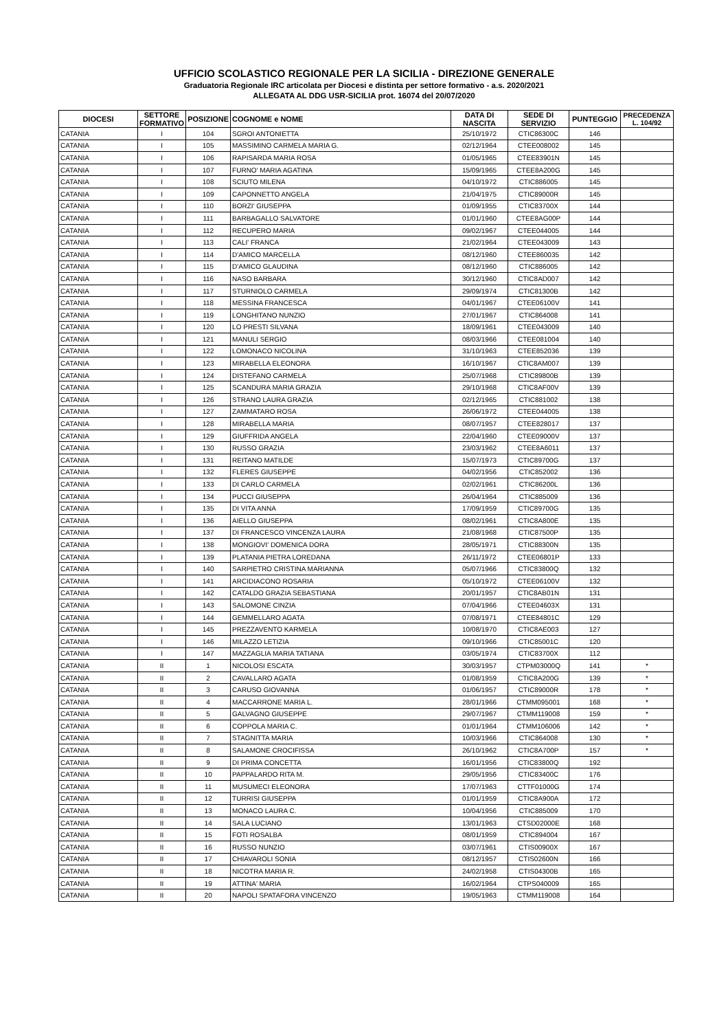UFFICIO SCOLASTICO REGIONALE PER LA SICILIA - DIREZIONE GENERALE
Graduatoria Regionale IRC articolata per Diocesi e distinta per settore formativo - a.s. 2020/2021
ALLEGATA AL DDG USR-SICILIA prot. 16074 del 20/07/2020
| DIOCESI | SETTORE FORMATIVO | POSIZIONE | COGNOME e NOME | DATA DI NASCITA | SEDE DI SERVIZIO | PUNTEGGIO | PRECEDENZA L. 104/92 |
| --- | --- | --- | --- | --- | --- | --- | --- |
| CATANIA | I | 104 | SGROI ANTONIETTA | 25/10/1972 | CTIC86300C | 146 | |
| CATANIA | I | 105 | MASSIMINO CARMELA MARIA G. | 02/12/1964 | CTEE008002 | 145 | |
| CATANIA | I | 106 | RAPISARDA MARIA ROSA | 01/05/1965 | CTEE83901N | 145 | |
| CATANIA | I | 107 | FURNO' MARIA AGATINA | 15/09/1965 | CTEE8A200G | 145 | |
| CATANIA | I | 108 | SCIUTO MILENA | 04/10/1972 | CTIC886005 | 145 | |
| CATANIA | I | 109 | CAPONNETTO ANGELA | 21/04/1975 | CTIC89000R | 145 | |
| CATANIA | I | 110 | BORZI' GIUSEPPA | 01/09/1955 | CTIC83700X | 144 | |
| CATANIA | I | 111 | BARBAGALLO SALVATORE | 01/01/1960 | CTEE8AG00P | 144 | |
| CATANIA | I | 112 | RECUPERO MARIA | 09/02/1967 | CTEE044005 | 144 | |
| CATANIA | I | 113 | CALI' FRANCA | 21/02/1964 | CTEE043009 | 143 | |
| CATANIA | I | 114 | D'AMICO MARCELLA | 08/12/1960 | CTEE860035 | 142 | |
| CATANIA | I | 115 | D'AMICO GLAUDINA | 08/12/1960 | CTIC886005 | 142 | |
| CATANIA | I | 116 | NASO BARBARA | 30/12/1960 | CTIC8AD007 | 142 | |
| CATANIA | I | 117 | STURNIOLO CARMELA | 29/09/1974 | CTIC81300B | 142 | |
| CATANIA | I | 118 | MESSINA FRANCESCA | 04/01/1967 | CTEE06100V | 141 | |
| CATANIA | I | 119 | LONGHITANO NUNZIO | 27/01/1967 | CTIC864008 | 141 | |
| CATANIA | I | 120 | LO PRESTI SILVANA | 18/09/1961 | CTEE043009 | 140 | |
| CATANIA | I | 121 | MANULI SERGIO | 08/03/1966 | CTEE081004 | 140 | |
| CATANIA | I | 122 | LOMONACO NICOLINA | 31/10/1963 | CTEE852036 | 139 | |
| CATANIA | I | 123 | MIRABELLA ELEONORA | 16/10/1967 | CTIC8AM007 | 139 | |
| CATANIA | I | 124 | DISTEFANO CARMELA | 25/07/1968 | CTIC89800B | 139 | |
| CATANIA | I | 125 | SCANDURA MARIA GRAZIA | 29/10/1968 | CTIC8AF00V | 139 | |
| CATANIA | I | 126 | STRANO LAURA GRAZIA | 02/12/1965 | CTIC881002 | 138 | |
| CATANIA | I | 127 | ZAMMATARO ROSA | 26/06/1972 | CTEE044005 | 138 | |
| CATANIA | I | 128 | MIRABELLA MARIA | 08/07/1957 | CTEE828017 | 137 | |
| CATANIA | I | 129 | GIUFFRIDA ANGELA | 22/04/1960 | CTEE09000V | 137 | |
| CATANIA | I | 130 | RUSSO GRAZIA | 23/03/1962 | CTEE8A6011 | 137 | |
| CATANIA | I | 131 | REITANO MATILDE | 15/07/1973 | CTIC89700G | 137 | |
| CATANIA | I | 132 | FLERES GIUSEPPE | 04/02/1956 | CTIC852002 | 136 | |
| CATANIA | I | 133 | DI CARLO CARMELA | 02/02/1961 | CTIC86200L | 136 | |
| CATANIA | I | 134 | PUCCI GIUSEPPA | 26/04/1964 | CTIC885009 | 136 | |
| CATANIA | I | 135 | DI VITA ANNA | 17/09/1959 | CTIC89700G | 135 | |
| CATANIA | I | 136 | AIELLO GIUSEPPA | 08/02/1961 | CTIC8A800E | 135 | |
| CATANIA | I | 137 | DI FRANCESCO VINCENZA LAURA | 21/08/1968 | CTIC87500P | 135 | |
| CATANIA | I | 138 | MONGIOVI' DOMENICA DORA | 28/05/1971 | CTIC88300N | 135 | |
| CATANIA | I | 139 | PLATANIA PIETRA LOREDANA | 26/11/1972 | CTEE06801P | 133 | |
| CATANIA | I | 140 | SARPIETRO CRISTINA MARIANNA | 05/07/1966 | CTIC83800Q | 132 | |
| CATANIA | I | 141 | ARCIDIACONO ROSARIA | 05/10/1972 | CTEE06100V | 132 | |
| CATANIA | I | 142 | CATALDO GRAZIA SEBASTIANA | 20/01/1957 | CTIC8AB01N | 131 | |
| CATANIA | I | 143 | SALOMONE CINZIA | 07/04/1966 | CTEE04603X | 131 | |
| CATANIA | I | 144 | GEMMELLARO AGATA | 07/08/1971 | CTEE84801C | 129 | |
| CATANIA | I | 145 | PREZZAVENTO KARMELA | 10/08/1970 | CTIC8AE003 | 127 | |
| CATANIA | I | 146 | MILAZZO LETIZIA | 09/10/1966 | CTIC85001C | 120 | |
| CATANIA | I | 147 | MAZZAGLIA MARIA TATIANA | 03/05/1974 | CTIC83700X | 112 | |
| CATANIA | II | 1 | NICOLOSI ESCATA | 30/03/1957 | CTPM03000Q | 141 | * |
| CATANIA | II | 2 | CAVALLARO AGATA | 01/08/1959 | CTIC8A200G | 139 | * |
| CATANIA | II | 3 | CARUSO GIOVANNA | 01/06/1957 | CTIC89000R | 178 | * |
| CATANIA | II | 4 | MACCARRONE MARIA L. | 28/01/1966 | CTMM095001 | 168 | * |
| CATANIA | II | 5 | GALVAGNO GIUSEPPE | 29/07/1967 | CTMM119008 | 159 | * |
| CATANIA | II | 6 | COPPOLA MARIA C. | 01/01/1964 | CTMM106006 | 142 | * |
| CATANIA | II | 7 | STAGNITTA MARIA | 10/03/1966 | CTIC864008 | 130 | * |
| CATANIA | II | 8 | SALAMONE CROCIFISSA | 26/10/1962 | CTIC8A700P | 157 | * |
| CATANIA | II | 9 | DI PRIMA CONCETTA | 16/01/1956 | CTIC83800Q | 192 | |
| CATANIA | II | 10 | PAPPALARDO RITA M. | 29/05/1956 | CTIC83400C | 176 | |
| CATANIA | II | 11 | MUSUMECI ELEONORA | 17/07/1963 | CTTF01000G | 174 | |
| CATANIA | II | 12 | TURRISI GIUSEPPA | 01/01/1959 | CTIC8A900A | 172 | |
| CATANIA | II | 13 | MONACO LAURA C. | 10/04/1956 | CTIC885009 | 170 | |
| CATANIA | II | 14 | SALA LUCIANO | 13/01/1963 | CTSD02000E | 168 | |
| CATANIA | II | 15 | FOTI ROSALBA | 08/01/1959 | CTIC894004 | 167 | |
| CATANIA | II | 16 | RUSSO NUNZIO | 03/07/1961 | CTIS00900X | 167 | |
| CATANIA | II | 17 | CHIAVAROLI SONIA | 08/12/1957 | CTIS02600N | 166 | |
| CATANIA | II | 18 | NICOTRA MARIA R. | 24/02/1958 | CTIS04300B | 165 | |
| CATANIA | II | 19 | ATTINA' MARIA | 16/02/1964 | CTPS040009 | 165 | |
| CATANIA | II | 20 | NAPOLI SPATAFORA VINCENZO | 19/05/1963 | CTMM119008 | 164 | |